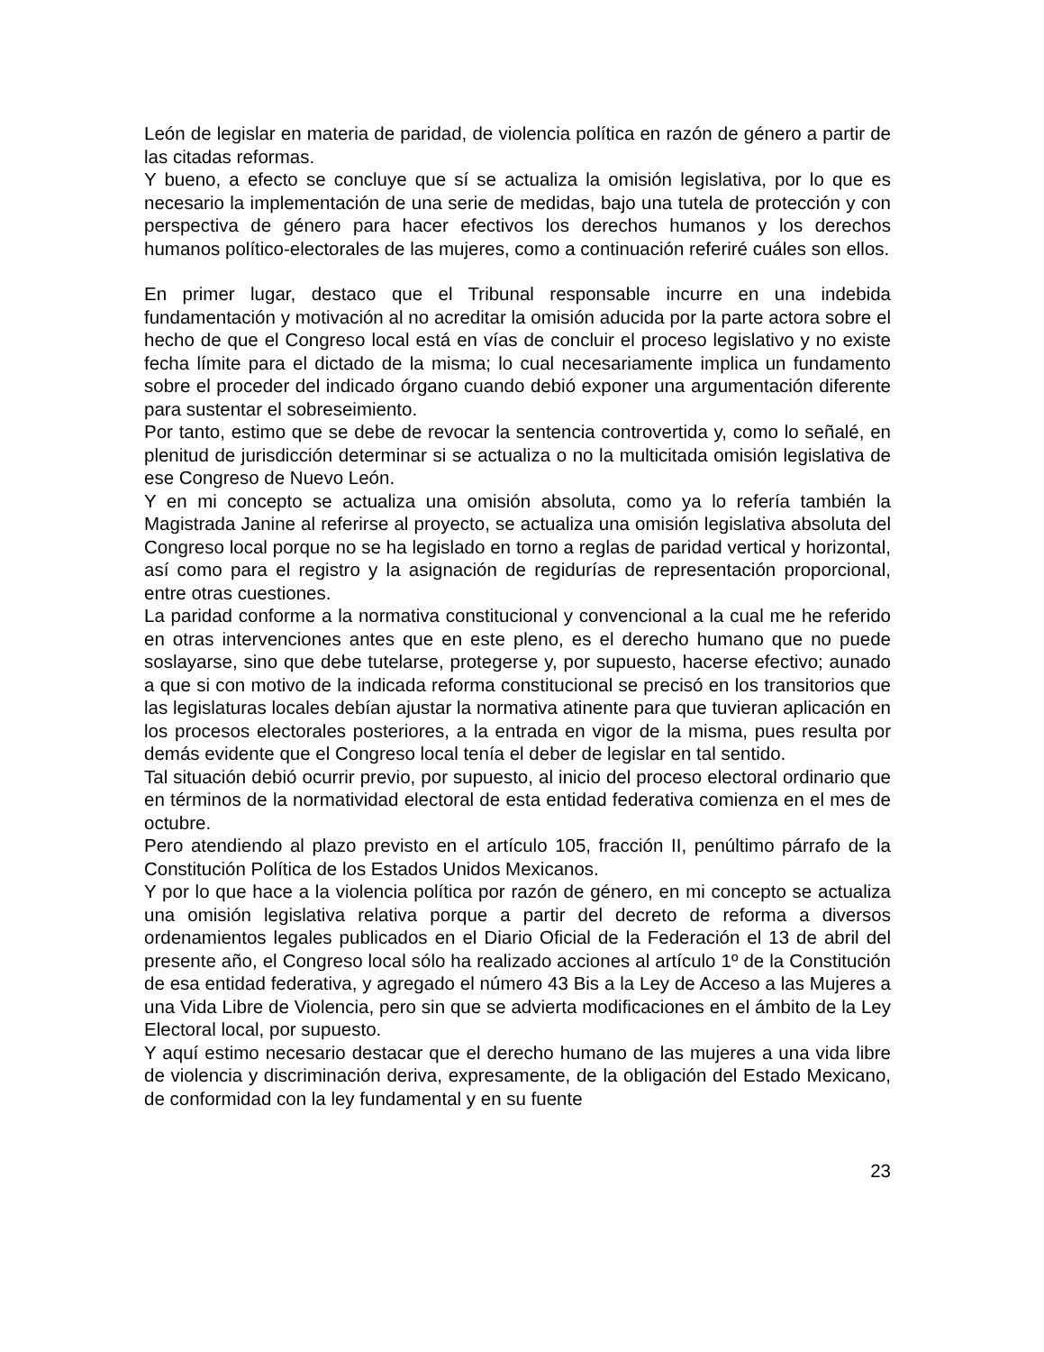León de legislar en materia de paridad, de violencia política en razón de género a partir de las citadas reformas.
Y bueno, a efecto se concluye que sí se actualiza la omisión legislativa, por lo que es necesario la implementación de una serie de medidas, bajo una tutela de protección y con perspectiva de género para hacer efectivos los derechos humanos y los derechos humanos político-electorales de las mujeres, como a continuación referiré cuáles son ellos.
En primer lugar, destaco que el Tribunal responsable incurre en una indebida fundamentación y motivación al no acreditar la omisión aducida por la parte actora sobre el hecho de que el Congreso local está en vías de concluir el proceso legislativo y no existe fecha límite para el dictado de la misma; lo cual necesariamente implica un fundamento sobre el proceder del indicado órgano cuando debió exponer una argumentación diferente para sustentar el sobreseimiento.
Por tanto, estimo que se debe de revocar la sentencia controvertida y, como lo señalé, en plenitud de jurisdicción determinar si se actualiza o no la multicitada omisión legislativa de ese Congreso de Nuevo León.
Y en mi concepto se actualiza una omisión absoluta, como ya lo refería también la Magistrada Janine al referirse al proyecto, se actualiza una omisión legislativa absoluta del Congreso local porque no se ha legislado en torno a reglas de paridad vertical y horizontal, así como para el registro y la asignación de regidurías de representación proporcional, entre otras cuestiones.
La paridad conforme a la normativa constitucional y convencional a la cual me he referido en otras intervenciones antes que en este pleno, es el derecho humano que no puede soslayarse, sino que debe tutelarse, protegerse y, por supuesto, hacerse efectivo; aunado a que si con motivo de la indicada reforma constitucional se precisó en los transitorios que las legislaturas locales debían ajustar la normativa atinente para que tuvieran aplicación en los procesos electorales posteriores, a la entrada en vigor de la misma, pues resulta por demás evidente que el Congreso local tenía el deber de legislar en tal sentido.
Tal situación debió ocurrir previo, por supuesto, al inicio del proceso electoral ordinario que en términos de la normatividad electoral de esta entidad federativa comienza en el mes de octubre.
Pero atendiendo al plazo previsto en el artículo 105, fracción II, penúltimo párrafo de la Constitución Política de los Estados Unidos Mexicanos.
Y por lo que hace a la violencia política por razón de género, en mi concepto se actualiza una omisión legislativa relativa porque a partir del decreto de reforma a diversos ordenamientos legales publicados en el Diario Oficial de la Federación el 13 de abril del presente año, el Congreso local sólo ha realizado acciones al artículo 1º de la Constitución de esa entidad federativa, y agregado el número 43 Bis a la Ley de Acceso a las Mujeres a una Vida Libre de Violencia, pero sin que se advierta modificaciones en el ámbito de la Ley Electoral local, por supuesto.
Y aquí estimo necesario destacar que el derecho humano de las mujeres a una vida libre de violencia y discriminación deriva, expresamente, de la obligación del Estado Mexicano, de conformidad con la ley fundamental y en su fuente
23